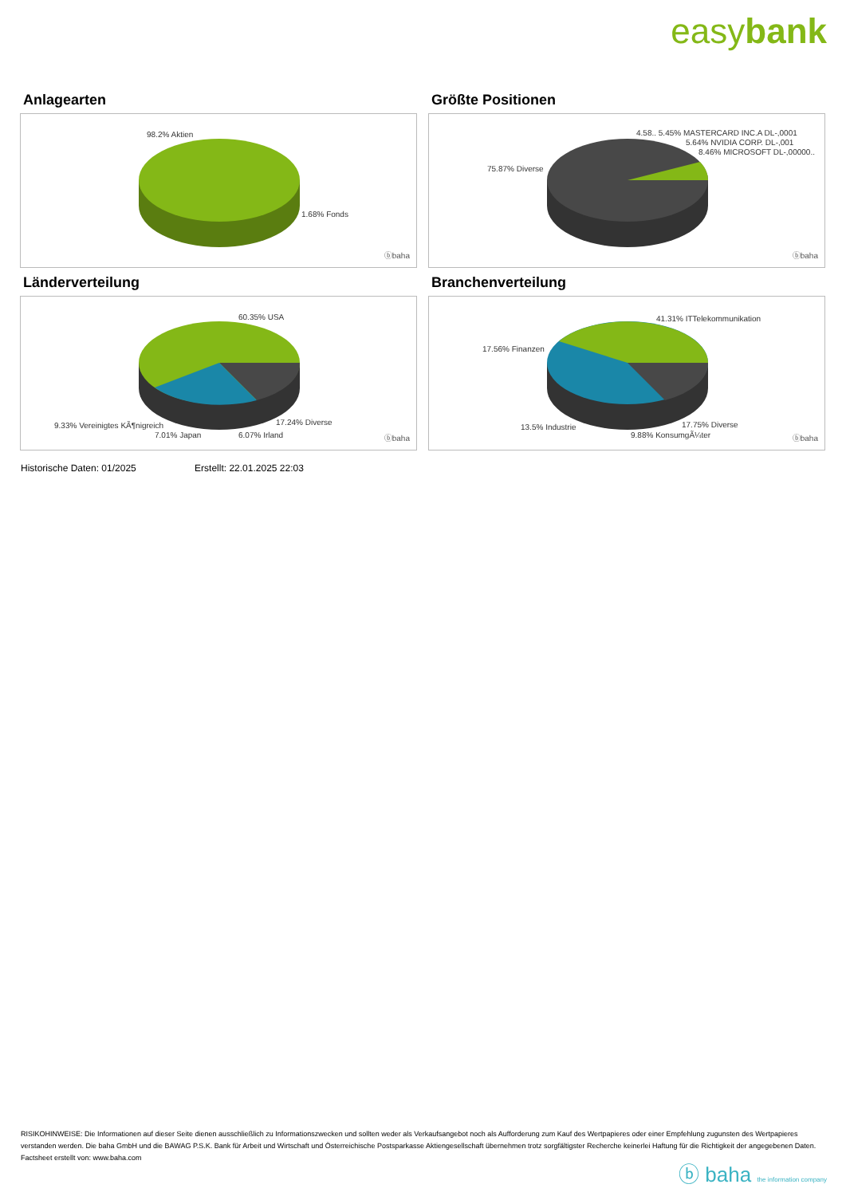easybank
Anlagearten
98.2% Aktien
1.68% Fonds
ⓑbaha
Größte Positionen
4.58.. 5.45% MASTERCARD INC.A DL-,0001
5.64% NVIDIA CORP. DL-,001
8.46% MICROSOFT DL-,00000..
75.87% Diverse
ⓑbaha
Länderverteilung
60.35% USA
9.33% Vereinigtes KÃ¶nigreich
7.01% Japan 6.07% Irland
17.24% Diverse
ⓑbaha
Branchenverteilung
41.31% ITTelekommunikation
17.56% Finanzen
13.5% Industrie 17.75% Diverse
9.88% KonsumgÃ¼ter ⓑbaha
Historische Daten: 01/2025 Erstellt: 22.01.2025 22:03
RISIKOHINWEISE: Die Informationen auf dieser Seite dienen ausschließlich zu Informationszwecken und sollten weder als Verkaufsangebot noch als Aufforderung zum Kauf des Wertpapieres oder einer Empfehlung zugunsten des Wertpapieres verstanden werden. Die baha GmbH und die BAWAG P.S.K. Bank für Arbeit und Wirtschaft und Österreichische Postsparkasse Aktiengesellschaft übernehmen trotz sorgfältigster Recherche keinerlei Haftung für die Richtigkeit der angegebenen Daten.
Factsheet erstellt von: www.baha.com
ⓑ baha the information company